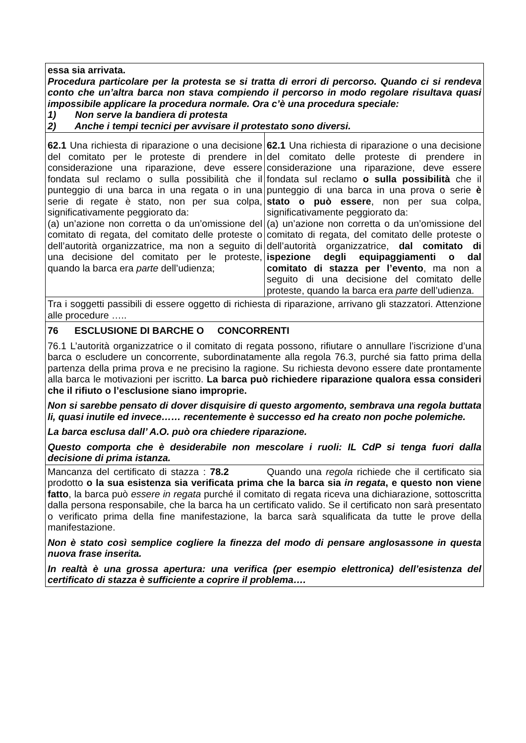| essa sia arrivata. Procedura particolare per la protesta se si tratta di errori di percorso. Quando ci si rendeva conto che un’altra barca non stava compiendo il percorso in modo regolare risultava quasi impossibile applicare la procedura normale. Ora c’è una procedura speciale: 1) Non serve la bandiera di protesta 2) Anche i tempi tecnici per avvisare il protestato sono diversi. | |
| 62.1 Una richiesta di riparazione o una decisione del comitato per le proteste di prendere in considerazione una riparazione, deve essere fondata sul reclamo o sulla possibilità che il punteggio di una barca in una regata o in una serie di regate è stato, non per sua colpa, significativamente peggiorato da: (a) un’azione non corretta o da un’omissione del comitato di regata, del comitato delle proteste o dell’autorità organizzatrice, ma non a seguito di una decisione del comitato per le proteste, quando la barca era parte dell’udienza; | 62.1 Una richiesta di riparazione o una decisione del comitato delle proteste di prendere in considerazione una riparazione, deve essere fondata sul reclamo o sulla possibilità che il punteggio di una barca in una prova o serie è stato o può essere , non per sua colpa, significativamente peggiorato da: (a) un’azione non corretta o da un’omissione del comitato di regata, del comitato delle proteste o dell’autorità organizzatrice, dal comitato di ispezione degli equipaggiamenti o dal comitato di stazza per l’evento , ma non a seguito di una decisione del comitato delle proteste, quando la barca era parte dell’udienza. |
| Tra i soggetti passibili di essere oggetto di richiesta di riparazione, arrivano gli stazzatori. Attenzione alle procedure ….. | |
| 76 ESCLUSIONE DI BARCHE O CONCORRENTI 76.1 L’autorità organizzatrice o il comitato di regata possono, rifiutare o annullare l’iscrizione d’una barca o escludere un concorrente, subordinatamente alla regola 76.3, purché sia fatto prima della partenza della prima prova e ne precisino la ragione. Su richiesta devono essere date prontamente alla barca le motivazioni per iscritto. La barca può richiedere riparazione qualora essa consideri che il rifiuto o l’esclusione siano improprie. Non si sarebbe pensato di dover disquisire di questo argomento, sembrava una regola buttata li, quasi inutile ed invece…… recentemente è successo ed ha creato non poche polemiche. La barca esclusa dall’ A.O. può ora chiedere riparazione. Questo comporta che è desiderabile non mescolare i ruoli: IL CdP si tenga fuori dalla decisione di prima istanza. | |
| Mancanza del certificato di stazza : 78.2 Quando una regola richiede che il certificato sia prodotto o la sua esistenza sia verificata prima che la barca sia in regata , e questo non viene fatto , la barca può essere in regata purché il comitato di regata riceva una dichiarazione, sottoscritta dalla persona responsabile, che la barca ha un certificato valido. Se il certificato non sarà presentato o verificato prima della fine manifestazione, la barca sarà squalificata da tutte le prove della manifestazione. Non è stato così semplice cogliere la finezza del modo di pensare anglosassone in questa nuova frase inserita. In realtà è una grossa apertura: una verifica (per esempio elettronica) dell’esistenza del certificato di stazza è sufficiente a coprire il problema…. | |